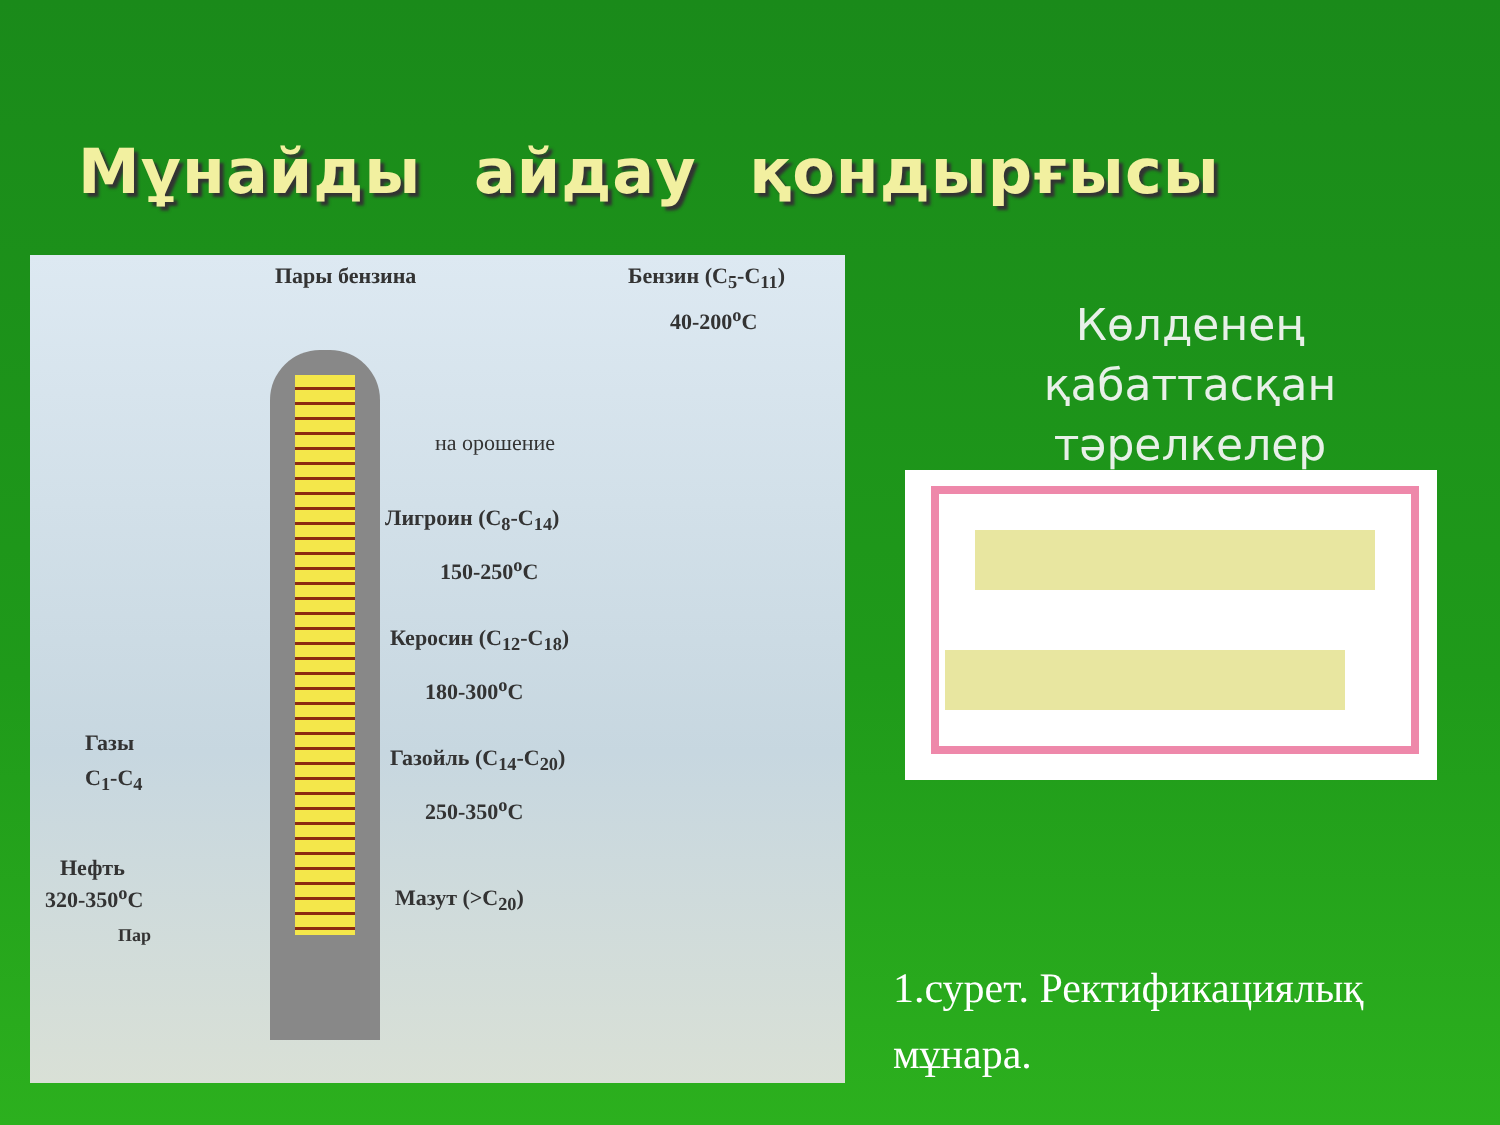Мұнайды айдау қондырғысы
Пары бензина Бензин (C<sub>5</sub>-C<sub>11</sub>)
40-200<sup>o</sup>C
на орошение
Лигроин (C<sub>8</sub>-C<sub>14</sub>)
150-250<sup>o</sup>C
Керосин (C<sub>12</sub>-C<sub>18</sub>)
180-300<sup>o</sup>C
Газойль (C<sub>14</sub>-C<sub>20</sub>)
250-350<sup>o</sup>C
Мазут (>C<sub>20</sub>)
Газы
C<sub>1</sub>-C<sub>4</sub>
Нефть
320-350<sup>o</sup>C
Пар
Көлденең
қабаттасқан
тәрелкелер
1.сурет. Ректификациялық
мұнара.